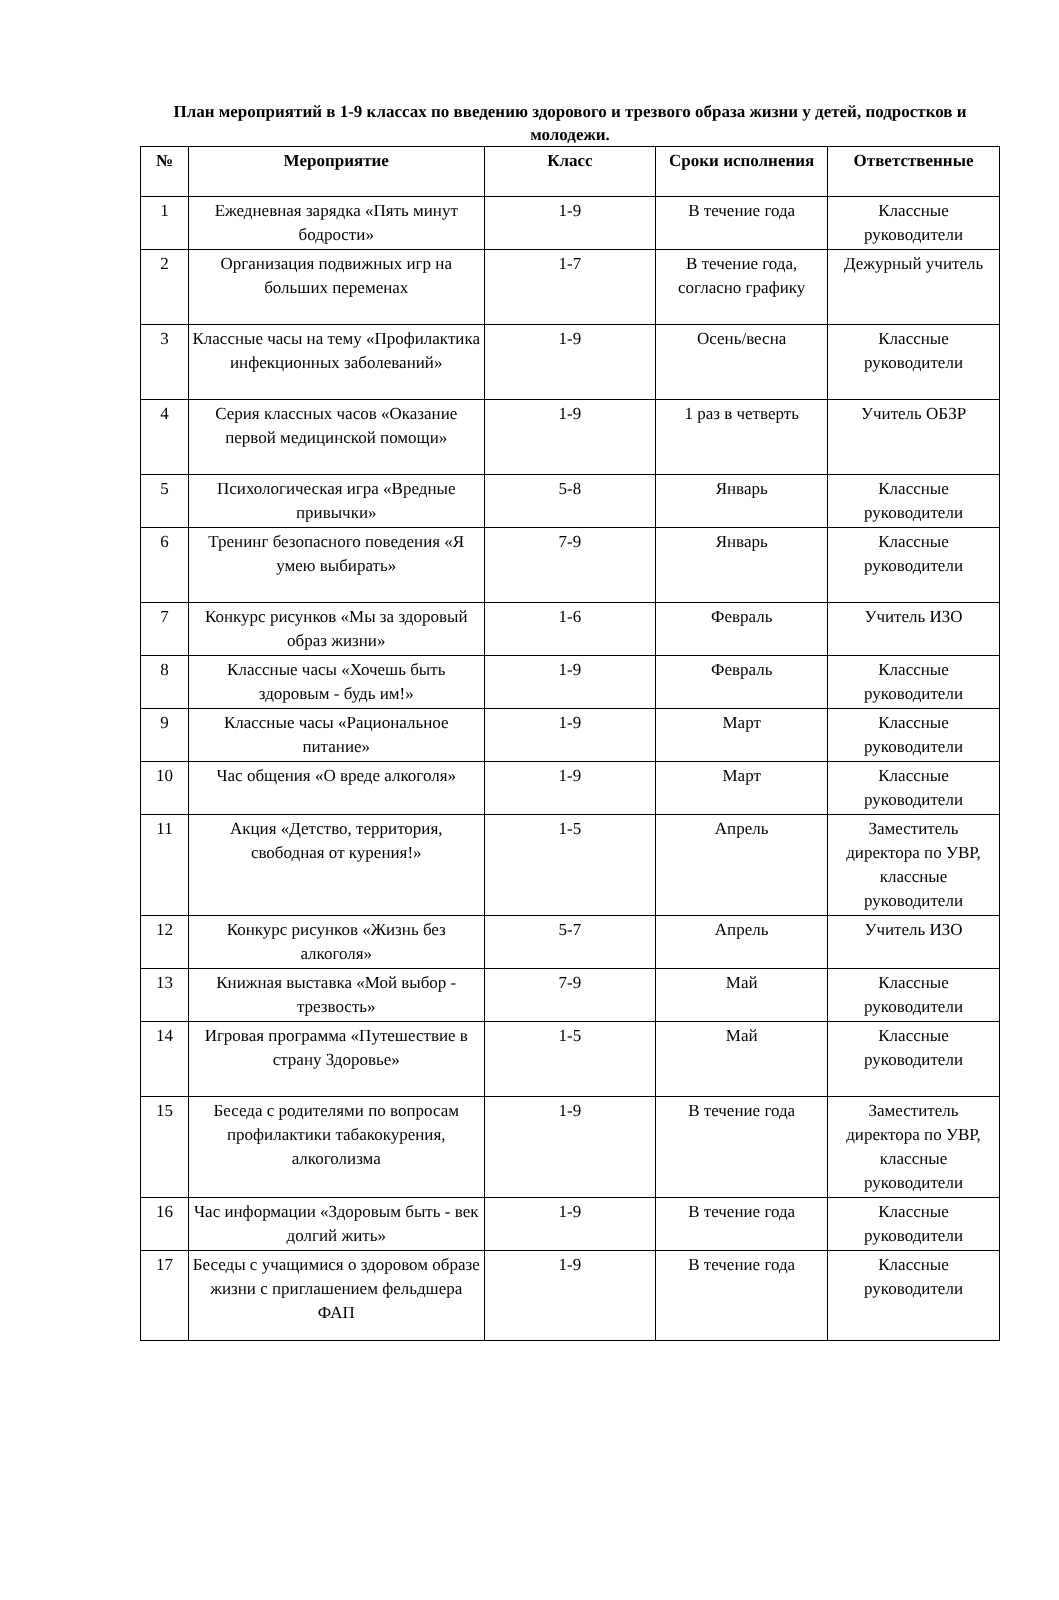План мероприятий в 1-9 классах по введению здорового и трезвого образа жизни у детей, подростков и молодежи.
| № | Мероприятие | Класс | Сроки исполнения | Ответственные |
| --- | --- | --- | --- | --- |
| 1 | Ежедневная зарядка «Пять минут бодрости» | 1-9 | В течение года | Классные руководители |
| 2 | Организация подвижных игр на больших переменах | 1-7 | В течение года, согласно графику | Дежурный учитель |
| 3 | Классные часы на тему «Профилактика инфекционных заболеваний» | 1-9 | Осень/весна | Классные руководители |
| 4 | Серия классных часов «Оказание первой медицинской помощи» | 1-9 | 1 раз в четверть | Учитель ОБЗР |
| 5 | Психологическая игра «Вредные привычки» | 5-8 | Январь | Классные руководители |
| 6 | Тренинг безопасного поведения «Я умею выбирать» | 7-9 | Январь | Классные руководители |
| 7 | Конкурс рисунков «Мы за здоровый образ жизни» | 1-6 | Февраль | Учитель ИЗО |
| 8 | Классные часы «Хочешь быть здоровым - будь им!» | 1-9 | Февраль | Классные руководители |
| 9 | Классные часы «Рациональное питание» | 1-9 | Март | Классные руководители |
| 10 | Час общения «О вреде алкоголя» | 1-9 | Март | Классные руководители |
| 11 | Акция «Детство, территория, свободная от курения!» | 1-5 | Апрель | Заместитель директора по УВР, классные руководители |
| 12 | Конкурс рисунков «Жизнь без алкоголя» | 5-7 | Апрель | Учитель ИЗО |
| 13 | Книжная выставка «Мой выбор - трезвость» | 7-9 | Май | Классные руководители |
| 14 | Игровая программа «Путешествие в страну Здоровье» | 1-5 | Май | Классные руководители |
| 15 | Беседа с родителями по вопросам профилактики табакокурения, алкоголизма | 1-9 | В течение года | Заместитель директора по УВР, классные руководители |
| 16 | Час информации «Здоровым быть - век долгий жить» | 1-9 | В течение года | Классные руководители |
| 17 | Беседы с учащимися о здоровом образе жизни с приглашением фельдшера ФАП | 1-9 | В течение года | Классные руководители |